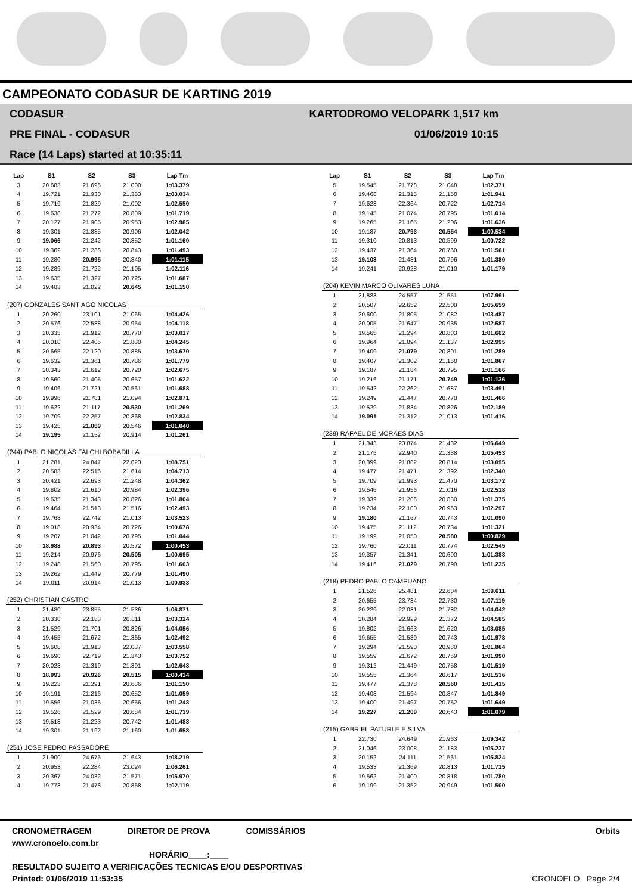CAMPEONATO CODASUR DE KARTING 2019
CODASUR
PRE FINAL - CODASUR
Race (14 Laps) started at 10:35:11
KARTODROMO VELOPARK 1,517 km
01/06/2019 10:15
| Lap | S1 | S2 | S3 | Lap Tm |
| --- | --- | --- | --- | --- |
| 3 | 20.683 | 21.696 | 21.000 | 1:03.379 |
| 4 | 19.721 | 21.930 | 21.383 | 1:03.034 |
| 5 | 19.719 | 21.829 | 21.002 | 1:02.550 |
| 6 | 19.638 | 21.272 | 20.809 | 1:01.719 |
| 7 | 20.127 | 21.905 | 20.953 | 1:02.985 |
| 8 | 19.301 | 21.835 | 20.906 | 1:02.042 |
| 9 | 19.066 | 21.242 | 20.852 | 1:01.160 |
| 10 | 19.362 | 21.288 | 20.843 | 1:01.493 |
| 11 | 19.280 | 20.995 | 20.840 | 1:01.115 |
| 12 | 19.289 | 21.722 | 21.105 | 1:02.116 |
| 13 | 19.635 | 21.327 | 20.725 | 1:01.687 |
| 14 | 19.483 | 21.022 | 20.645 | 1:01.150 |
| (207) GONZALES SANTIAGO NICOLAS | | | | |
| 1 | 20.260 | 23.101 | 21.065 | 1:04.426 |
| 2 | 20.576 | 22.588 | 20.954 | 1:04.118 |
| 3 | 20.335 | 21.912 | 20.770 | 1:03.017 |
| 4 | 20.010 | 22.405 | 21.830 | 1:04.245 |
| 5 | 20.665 | 22.120 | 20.885 | 1:03.670 |
| 6 | 19.632 | 21.361 | 20.786 | 1:01.779 |
| 7 | 20.343 | 21.612 | 20.720 | 1:02.675 |
| 8 | 19.560 | 21.405 | 20.657 | 1:01.622 |
| 9 | 19.406 | 21.721 | 20.561 | 1:01.688 |
| 10 | 19.996 | 21.781 | 21.094 | 1:02.871 |
| 11 | 19.622 | 21.117 | 20.530 | 1:01.269 |
| 12 | 19.709 | 22.257 | 20.868 | 1:02.834 |
| 13 | 19.425 | 21.069 | 20.546 | 1:01.040 |
| 14 | 19.195 | 21.152 | 20.914 | 1:01.261 |
| (244) PABLO NICOLÁS FALCHI BOBADILLA | | | | |
| 1 | 21.281 | 24.847 | 22.623 | 1:08.751 |
| 2 | 20.583 | 22.516 | 21.614 | 1:04.713 |
| 3 | 20.421 | 22.693 | 21.248 | 1:04.362 |
| 4 | 19.802 | 21.610 | 20.984 | 1:02.396 |
| 5 | 19.635 | 21.343 | 20.826 | 1:01.804 |
| 6 | 19.464 | 21.513 | 21.516 | 1:02.493 |
| 7 | 19.768 | 22.742 | 21.013 | 1:03.523 |
| 8 | 19.018 | 20.934 | 20.726 | 1:00.678 |
| 9 | 19.207 | 21.042 | 20.795 | 1:01.044 |
| 10 | 18.988 | 20.893 | 20.572 | 1:00.453 |
| 11 | 19.214 | 20.976 | 20.505 | 1:00.695 |
| 12 | 19.248 | 21.560 | 20.795 | 1:01.603 |
| 13 | 19.262 | 21.449 | 20.779 | 1:01.490 |
| 14 | 19.011 | 20.914 | 21.013 | 1:00.938 |
| (252) CHRISTIAN CASTRO | | | | |
| 1 | 21.480 | 23.855 | 21.536 | 1:06.871 |
| 2 | 20.330 | 22.183 | 20.811 | 1:03.324 |
| 3 | 21.529 | 21.701 | 20.826 | 1:04.056 |
| 4 | 19.455 | 21.672 | 21.365 | 1:02.492 |
| 5 | 19.608 | 21.913 | 22.037 | 1:03.558 |
| 6 | 19.690 | 22.719 | 21.343 | 1:03.752 |
| 7 | 20.023 | 21.319 | 21.301 | 1:02.643 |
| 8 | 18.993 | 20.926 | 20.515 | 1:00.434 |
| 9 | 19.223 | 21.291 | 20.636 | 1:01.150 |
| 10 | 19.191 | 21.216 | 20.652 | 1:01.059 |
| 11 | 19.556 | 21.036 | 20.656 | 1:01.248 |
| 12 | 19.526 | 21.529 | 20.684 | 1:01.739 |
| 13 | 19.518 | 21.223 | 20.742 | 1:01.483 |
| 14 | 19.301 | 21.192 | 21.160 | 1:01.653 |
| (251) JOSE PEDRO PASSADORE | | | | |
| 1 | 21.900 | 24.676 | 21.643 | 1:08.219 |
| 2 | 20.953 | 22.284 | 23.024 | 1:06.261 |
| 3 | 20.367 | 24.032 | 21.571 | 1:05.970 |
| 4 | 19.773 | 21.478 | 20.868 | 1:02.119 |
| Lap | S1 | S2 | S3 | Lap Tm |
| --- | --- | --- | --- | --- |
| 5 | 19.545 | 21.778 | 21.048 | 1:02.371 |
| 6 | 19.468 | 21.315 | 21.158 | 1:01.941 |
| 7 | 19.628 | 22.364 | 20.722 | 1:02.714 |
| 8 | 19.145 | 21.074 | 20.795 | 1:01.014 |
| 9 | 19.265 | 21.165 | 21.206 | 1:01.636 |
| 10 | 19.187 | 20.793 | 20.554 | 1:00.534 |
| 11 | 19.310 | 20.813 | 20.599 | 1:00.722 |
| 12 | 19.437 | 21.364 | 20.760 | 1:01.561 |
| 13 | 19.103 | 21.481 | 20.796 | 1:01.380 |
| 14 | 19.241 | 20.928 | 21.010 | 1:01.179 |
| (204) KEVIN MARCO OLIVARES LUNA | | | | |
| 1 | 21.883 | 24.557 | 21.551 | 1:07.991 |
| 2 | 20.507 | 22.652 | 22.500 | 1:05.659 |
| 3 | 20.600 | 21.805 | 21.082 | 1:03.487 |
| 4 | 20.005 | 21.647 | 20.935 | 1:02.587 |
| 5 | 19.565 | 21.294 | 20.803 | 1:01.662 |
| 6 | 19.964 | 21.894 | 21.137 | 1:02.995 |
| 7 | 19.409 | 21.079 | 20.801 | 1:01.289 |
| 8 | 19.407 | 21.302 | 21.158 | 1:01.867 |
| 9 | 19.187 | 21.184 | 20.795 | 1:01.166 |
| 10 | 19.216 | 21.171 | 20.749 | 1:01.136 |
| 11 | 19.542 | 22.262 | 21.687 | 1:03.491 |
| 12 | 19.249 | 21.447 | 20.770 | 1:01.466 |
| 13 | 19.529 | 21.834 | 20.826 | 1:02.189 |
| 14 | 19.091 | 21.312 | 21.013 | 1:01.416 |
| (239) RAFAEL DE MORAES DIAS | | | | |
| 1 | 21.343 | 23.874 | 21.432 | 1:06.649 |
| 2 | 21.175 | 22.940 | 21.338 | 1:05.453 |
| 3 | 20.399 | 21.882 | 20.814 | 1:03.095 |
| 4 | 19.477 | 21.471 | 21.392 | 1:02.340 |
| 5 | 19.709 | 21.993 | 21.470 | 1:03.172 |
| 6 | 19.546 | 21.956 | 21.016 | 1:02.518 |
| 7 | 19.339 | 21.206 | 20.830 | 1:01.375 |
| 8 | 19.234 | 22.100 | 20.963 | 1:02.297 |
| 9 | 19.180 | 21.167 | 20.743 | 1:01.090 |
| 10 | 19.475 | 21.112 | 20.734 | 1:01.321 |
| 11 | 19.199 | 21.050 | 20.580 | 1:00.829 |
| 12 | 19.760 | 22.011 | 20.774 | 1:02.545 |
| 13 | 19.357 | 21.341 | 20.690 | 1:01.388 |
| 14 | 19.416 | 21.029 | 20.790 | 1:01.235 |
| (218) PEDRO PABLO CAMPUANO | | | | |
| 1 | 21.526 | 25.481 | 22.604 | 1:09.611 |
| 2 | 20.655 | 23.734 | 22.730 | 1:07.119 |
| 3 | 20.229 | 22.031 | 21.782 | 1:04.042 |
| 4 | 20.284 | 22.929 | 21.372 | 1:04.585 |
| 5 | 19.802 | 21.663 | 21.620 | 1:03.085 |
| 6 | 19.655 | 21.580 | 20.743 | 1:01.978 |
| 7 | 19.294 | 21.590 | 20.980 | 1:01.864 |
| 8 | 19.559 | 21.672 | 20.759 | 1:01.990 |
| 9 | 19.312 | 21.449 | 20.758 | 1:01.519 |
| 10 | 19.555 | 21.364 | 20.617 | 1:01.536 |
| 11 | 19.477 | 21.378 | 20.560 | 1:01.415 |
| 12 | 19.408 | 21.594 | 20.847 | 1:01.849 |
| 13 | 19.400 | 21.497 | 20.752 | 1:01.649 |
| 14 | 19.227 | 21.209 | 20.643 | 1:01.079 |
| (215) GABRIEL PATURLE E SILVA | | | | |
| 1 | 22.730 | 24.649 | 21.963 | 1:09.342 |
| 2 | 21.046 | 23.008 | 21.183 | 1:05.237 |
| 3 | 20.152 | 24.111 | 21.561 | 1:05.824 |
| 4 | 19.533 | 21.369 | 20.813 | 1:01.715 |
| 5 | 19.562 | 21.400 | 20.818 | 1:01.780 |
| 6 | 19.199 | 21.352 | 20.949 | 1:01.500 |
CRONOMETRAGEM DIRETOR DE PROVA COMISSÁRIOS Orbits
www.cronoelo.com.br
HORÁRIO____:____
RESULTADO SUJEITO A VERIFICAÇÕES TECNICAS E/OU DESPORTIVAS
Printed: 01/06/2019 11:53:35 CRONOELO Page 2/4